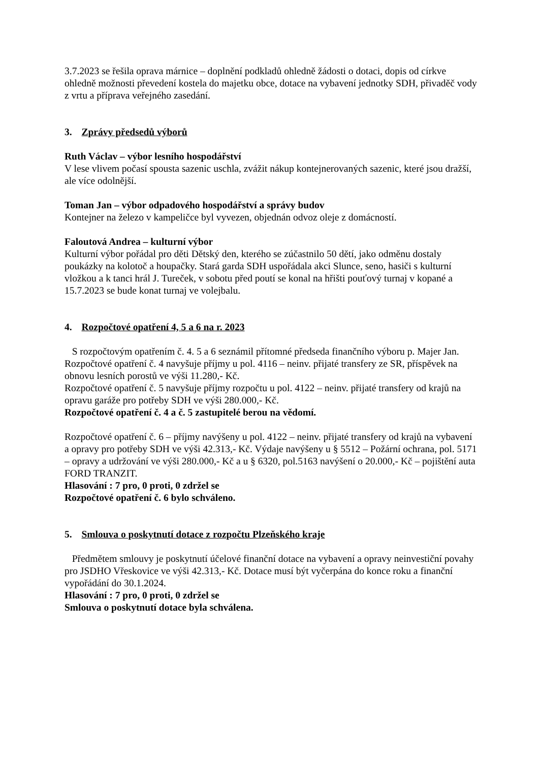3.7.2023 se řešila oprava márnice – doplnění podkladů ohledně žádosti o dotaci, dopis od církve ohledně možnosti převedení kostela do majetku obce, dotace na vybavení jednotky SDH, přivaděč vody z vrtu a příprava veřejného zasedání.
3. Zprávy předsedů výborů
Ruth Václav – výbor lesního hospodářství
V lese vlivem počasí spousta sazenic uschla, zvážit nákup kontejnerovaných sazenic, které jsou dražší, ale více odolnější.
Toman Jan – výbor odpadového hospodářství a správy budov
Kontejner na železo v kampeličce byl vyvezen, objednán odvoz oleje z domácností.
Faloutová Andrea – kulturní výbor
Kulturní výbor pořádal pro děti Dětský den, kterého se zúčastnilo 50 dětí, jako odměnu dostaly poukázky na kolotoč a houpačky. Stará garda SDH uspořádala akci Slunce, seno, hasiči s kulturní vložkou a k tanci hrál J. Tureček, v sobotu před poutí se konal na hřišti pouťový turnaj v kopané a 15.7.2023 se bude konat turnaj ve volejbalu.
4. Rozpočtové opatření 4, 5 a 6 na r. 2023
S rozpočtovým opatřením č. 4. 5 a 6 seznámil přítomné předseda finančního výboru p. Majer Jan. Rozpočtové opatření č. 4 navyšuje příjmy u pol. 4116 – neinv. přijaté transfery ze SR, příspěvek na obnovu lesních porostů ve výši 11.280,- Kč.
Rozpočtové opatření č. 5 navyšuje příjmy rozpočtu u pol. 4122 – neinv. přijaté transfery od krajů na opravu garáže pro potřeby SDH ve výši 280.000,- Kč.
Rozpočtové opatření č. 4 a č. 5 zastupitelé berou na vědomí.
Rozpočtové opatření č. 6 – příjmy navýšeny u pol. 4122 – neinv. přijaté transfery od krajů na vybavení a opravy pro potřeby SDH ve výši 42.313,- Kč. Výdaje navýšeny u § 5512 – Požární ochrana, pol. 5171 – opravy a udržování ve výši 280.000,- Kč a u § 6320, pol.5163 navýšení o 20.000,- Kč – pojištění auta FORD TRANZIT.
Hlasování : 7 pro, 0 proti, 0 zdržel se
Rozpočtové opatření č. 6 bylo schváleno.
5. Smlouva o poskytnutí dotace z rozpočtu Plzeňského kraje
Předmětem smlouvy je poskytnutí účelové finanční dotace na vybavení a opravy neinvestiční povahy pro JSDHO Vřeskovice ve výši 42.313,- Kč. Dotace musí být vyčerpána do konce roku a finanční vypořádání do 30.1.2024.
Hlasování : 7 pro, 0 proti, 0 zdržel se
Smlouva o poskytnutí dotace byla schválena.